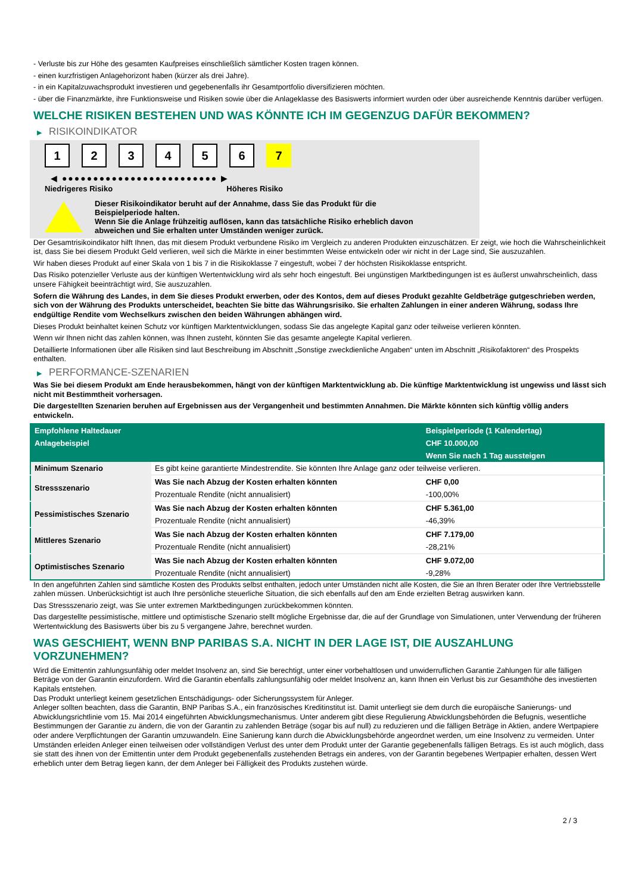- Verluste bis zur Höhe des gesamten Kaufpreises einschließlich sämtlicher Kosten tragen können.
- einen kurzfristigen Anlagehorizont haben (kürzer als drei Jahre).
- in ein Kapitalzuwachsprodukt investieren und gegebenenfalls ihr Gesamtportfolio diversifizieren möchten.
- über die Finanzmärkte, ihre Funktionsweise und Risiken sowie über die Anlageklasse des Basiswerts informiert wurden oder über ausreichende Kenntnis darüber verfügen.
WELCHE RISIKEN BESTEHEN UND WAS KÖNNTE ICH IM GEGENZUG DAFÜR BEKOMMEN?
▶ RISIKOINDIKATOR
1 2 3 4 5 6 7
◀ ●●●●●●●●●●●●●●●●●●●●●●●●● ▶
Niedrigeres Risiko Höheres Risiko
Dieser Risikoindikator beruht auf der Annahme, dass Sie das Produkt für die
Beispielperiode halten.
Wenn Sie die Anlage frühzeitig auflösen, kann das tatsächliche Risiko erheblich davon
abweichen und Sie erhalten unter Umständen weniger zurück.
Der Gesamtrisikoindikator hilft Ihnen, das mit diesem Produkt verbundene Risiko im Vergleich zu anderen Produkten einzuschätzen. Er zeigt, wie hoch die Wahrscheinlichkeit ist, dass Sie bei diesem Produkt Geld verlieren, weil sich die Märkte in einer bestimmten Weise entwickeln oder wir nicht in der Lage sind, Sie auszuzahlen.
Wir haben dieses Produkt auf einer Skala von 1 bis 7 in die Risikoklasse 7 eingestuft, wobei 7 der höchsten Risikoklasse entspricht.
Das Risiko potenzieller Verluste aus der künftigen Wertentwicklung wird als sehr hoch eingestuft. Bei ungünstigen Marktbedingungen ist es äußerst unwahrscheinlich, dass unsere Fähigkeit beeinträchtigt wird, Sie auszuzahlen.
Sofern die Währung des Landes, in dem Sie dieses Produkt erwerben, oder des Kontos, dem auf dieses Produkt gezahlte Geldbeträge gutgeschrieben werden, sich von der Währung des Produkts unterscheidet, beachten Sie bitte das Währungsrisiko. Sie erhalten Zahlungen in einer anderen Währung, sodass Ihre endgültige Rendite vom Wechselkurs zwischen den beiden Währungen abhängen wird.
Dieses Produkt beinhaltet keinen Schutz vor künftigen Marktentwicklungen, sodass Sie das angelegte Kapital ganz oder teilweise verlieren könnten.
Wenn wir Ihnen nicht das zahlen können, was Ihnen zusteht, könnten Sie das gesamte angelegte Kapital verlieren.
Detaillierte Informationen über alle Risiken sind laut Beschreibung im Abschnitt „Sonstige zweckdienliche Angaben“ unten im Abschnitt „Risikofaktoren“ des Prospekts enthalten.
▶ PERFORMANCE-SZENARIEN
Was Sie bei diesem Produkt am Ende herausbekommen, hängt von der künftigen Marktentwicklung ab. Die künftige Marktentwicklung ist ungewiss und lässt sich nicht mit Bestimmtheit vorhersagen.
Die dargestellten Szenarien beruhen auf Ergebnissen aus der Vergangenheit und bestimmten Annahmen. Die Märkte könnten sich künftig völlig anders entwickeln.
| Empfohlene Haltedauer | | Beispielperiode (1 Kalendertag) |
| --- | --- | --- |
| Anlagebeispiel | | CHF 10.000,00 |
| | | Wenn Sie nach 1 Tag aussteigen |
| Minimum Szenario | Es gibt keine garantierte Mindestrendite. Sie könnten Ihre Anlage ganz oder teilweise verlieren. | |
| Stressszenario | Was Sie nach Abzug der Kosten erhalten könnten | CHF 0,00 |
| | Prozentuale Rendite (nicht annualisiert) | -100,00% |
| Pessimistisches Szenario | Was Sie nach Abzug der Kosten erhalten könnten | CHF 5.361,00 |
| | Prozentuale Rendite (nicht annualisiert) | -46,39% |
| Mittleres Szenario | Was Sie nach Abzug der Kosten erhalten könnten | CHF 7.179,00 |
| | Prozentuale Rendite (nicht annualisiert) | -28,21% |
| Optimistisches Szenario | Was Sie nach Abzug der Kosten erhalten könnten | CHF 9.072,00 |
| | Prozentuale Rendite (nicht annualisiert) | -9,28% |
In den angeführten Zahlen sind sämtliche Kosten des Produkts selbst enthalten, jedoch unter Umständen nicht alle Kosten, die Sie an Ihren Berater oder Ihre Vertriebsstelle zahlen müssen. Unberücksichtigt ist auch Ihre persönliche steuerliche Situation, die sich ebenfalls auf den am Ende erzielten Betrag auswirken kann.
Das Stressszenario zeigt, was Sie unter extremen Marktbedingungen zurückbekommen könnten.
Das dargestellte pessimistische, mittlere und optimistische Szenario stellt mögliche Ergebnisse dar, die auf der Grundlage von Simulationen, unter Verwendung der früheren Wertentwicklung des Basiswerts über bis zu 5 vergangene Jahre, berechnet wurden.
WAS GESCHIEHT, WENN BNP PARIBAS S.A. NICHT IN DER LAGE IST, DIE AUSZAHLUNG VORZUNEHMEN?
Wird die Emittentin zahlungsunfähig oder meldet Insolvenz an, sind Sie berechtigt, unter einer vorbehaltlosen und unwiderruflichen Garantie Zahlungen für alle fälligen Beträge von der Garantin einzufordern. Wird die Garantin ebenfalls zahlungsunfähig oder meldet Insolvenz an, kann Ihnen ein Verlust bis zur Gesamthöhe des investierten Kapitals entstehen.
Das Produkt unterliegt keinem gesetzlichen Entschädigungs- oder Sicherungssystem für Anleger.
Anleger sollten beachten, dass die Garantin, BNP Paribas S.A., ein französisches Kreditinstitut ist. Damit unterliegt sie dem durch die europäische Sanierungs- und Abwicklungsrichtlinie vom 15. Mai 2014 eingeführten Abwicklungsmechanismus. Unter anderem gibt diese Regulierung Abwicklungsbehörden die Befugnis, wesentliche Bestimmungen der Garantie zu ändern, die von der Garantin zu zahlenden Beträge (sogar bis auf null) zu reduzieren und die fälligen Beträge in Aktien, andere Wertpapiere oder andere Verpflichtungen der Garantin umzuwandeln. Eine Sanierung kann durch die Abwicklungsbehörde angeordnet werden, um eine Insolvenz zu vermeiden. Unter Umständen erleiden Anleger einen teilweisen oder vollständigen Verlust des unter dem Produkt unter der Garantie gegebenenfalls fälligen Betrags. Es ist auch möglich, dass sie statt des ihnen von der Emittentin unter dem Produkt gegebenenfalls zustehenden Betrags ein anderes, von der Garantin begebenes Wertpapier erhalten, dessen Wert erheblich unter dem Betrag liegen kann, der dem Anleger bei Fälligkeit des Produkts zustehen würde.
2 / 3